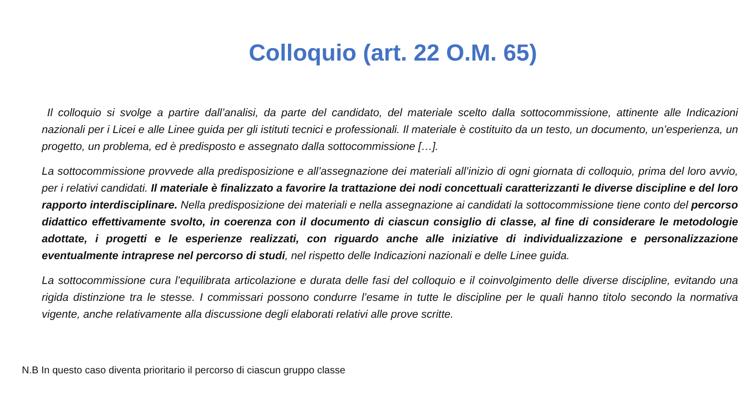Colloquio (art. 22 O.M. 65)
Il colloquio si svolge a partire dall’analisi, da parte del candidato, del materiale scelto dalla sottocommissione, attinente alle Indicazioni nazionali per i Licei e alle Linee guida per gli istituti tecnici e professionali. Il materiale è costituito da un testo, un documento, un’esperienza, un progetto, un problema, ed è predisposto e assegnato dalla sottocommissione […].
La sottocommissione provvede alla predisposizione e all’assegnazione dei materiali all’inizio di ogni giornata di colloquio, prima del loro avvio, per i relativi candidati. Il materiale è finalizzato a favorire la trattazione dei nodi concettuali caratterizzanti le diverse discipline e del loro rapporto interdisciplinare. Nella predisposizione dei materiali e nella assegnazione ai candidati la sottocommissione tiene conto del percorso didattico effettivamente svolto, in coerenza con il documento di ciascun consiglio di classe, al fine di considerare le metodologie adottate, i progetti e le esperienze realizzati, con riguardo anche alle iniziative di individualizzazione e personalizzazione eventualmente intraprese nel percorso di studi, nel rispetto delle Indicazioni nazionali e delle Linee guida.
La sottocommissione cura l’equilibrata articolazione e durata delle fasi del colloquio e il coinvolgimento delle diverse discipline, evitando una rigida distinzione tra le stesse. I commissari possono condurre l’esame in tutte le discipline per le quali hanno titolo secondo la normativa vigente, anche relativamente alla discussione degli elaborati relativi alle prove scritte.
N.B In questo caso diventa prioritario il percorso di ciascun gruppo classe